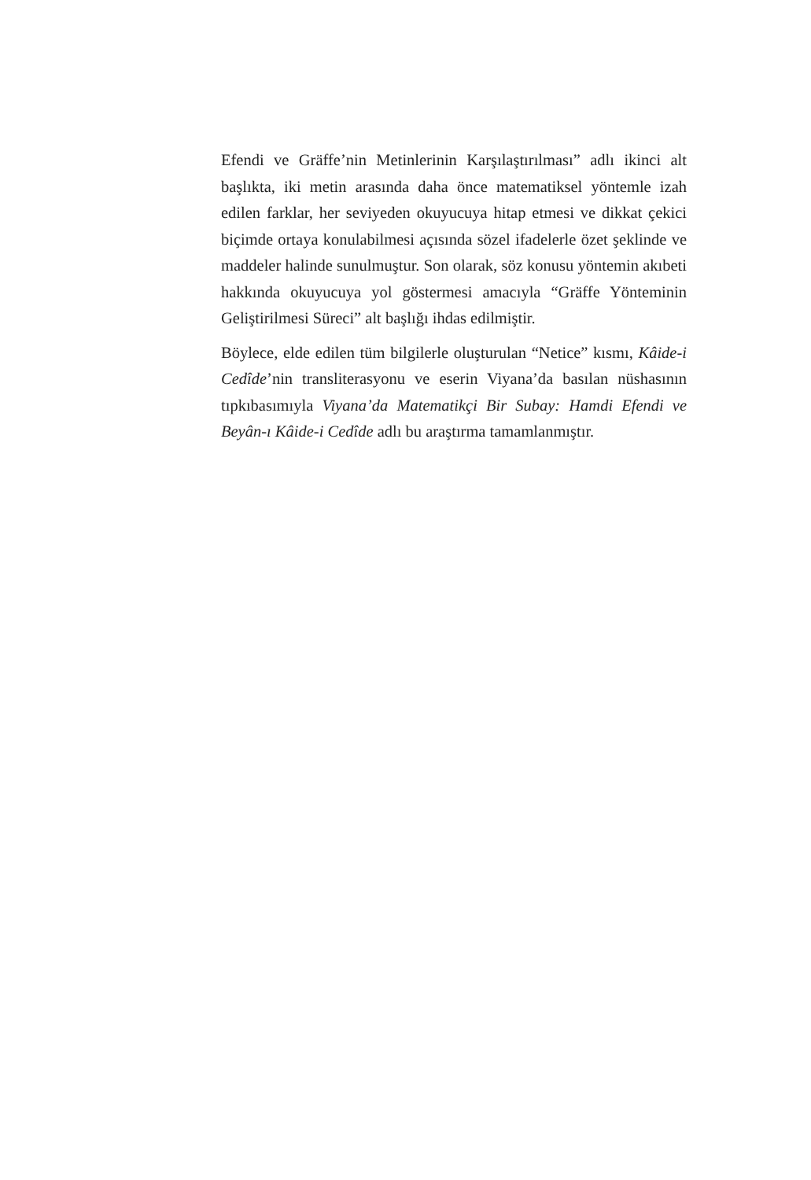Efendi ve Gräffe’nin Metinlerinin Karşılaştırılması” adlı ikinci alt başlıkta, iki metin arasında daha önce matematiksel yöntemle izah edilen farklar, her seviyeden okuyucuya hitap etmesi ve dikkat çekici biçimde ortaya konulabilmesi açısında sözel ifadelerle özet şeklinde ve maddeler halinde sunulmuştur. Son olarak, söz konusu yöntemin akıbeti hakkında okuyucuya yol göstermesi amacıyla “Gräffe Yönteminin Geliştirilmesi Süreci” alt başlığı ihdas edilmiştir.
Böylece, elde edilen tüm bilgilerle oluşturulan “Netice” kısmı, Kâide-i Cedîde’nin transliterasyonu ve eserin Viyana’da basılan nüshasının tıpkıbasımıyla Viyana’da Matematikçi Bir Subay: Hamdi Efendi ve Beyân-ı Kâide-i Cedîde adlı bu araştırma tamamlanmıştır.